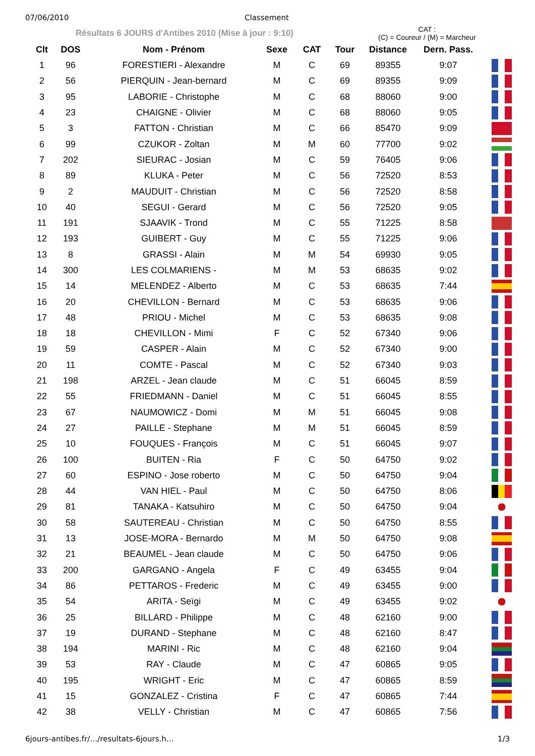07/06/2010 Classement
Résultats 6 JOURS d'Antibes 2010 (Mise à jour : 9:10)
CAT :
(C) = Coureur / (M) = Marcheur
| Clt | DOS | Nom - Prénom | Sexe | CAT | Tour | Distance | Dern. Pass. | |
| --- | --- | --- | --- | --- | --- | --- | --- | --- |
| 1 | 96 | FORESTIERI - Alexandre | M | C | 69 | 89355 | 9:07 | |
| 2 | 56 | PIERQUIN - Jean-bernard | M | C | 69 | 89355 | 9:09 | |
| 3 | 95 | LABORIE - Christophe | M | C | 68 | 88060 | 9:00 | |
| 4 | 23 | CHAIGNE - Olivier | M | C | 68 | 88060 | 9:05 | |
| 5 | 3 | FATTON - Christian | M | C | 66 | 85470 | 9:09 | |
| 6 | 99 | CZUKOR - Zoltan | M | M | 60 | 77700 | 9:02 | |
| 7 | 202 | SIEURAC - Josian | M | C | 59 | 76405 | 9:06 | |
| 8 | 89 | KLUKA - Peter | M | C | 56 | 72520 | 8:53 | |
| 9 | 2 | MAUDUIT - Christian | M | C | 56 | 72520 | 8:58 | |
| 10 | 40 | SEGUI - Gerard | M | C | 56 | 72520 | 9:05 | |
| 11 | 191 | SJAAVIK - Trond | M | C | 55 | 71225 | 8:58 | |
| 12 | 193 | GUIBERT - Guy | M | C | 55 | 71225 | 9:06 | |
| 13 | 8 | GRASSI - Alain | M | M | 54 | 69930 | 9:05 | |
| 14 | 300 | LES COLMARIENS - | M | M | 53 | 68635 | 9:02 | |
| 15 | 14 | MELENDEZ - Alberto | M | C | 53 | 68635 | 7:44 | |
| 16 | 20 | CHEVILLON - Bernard | M | C | 53 | 68635 | 9:06 | |
| 17 | 48 | PRIOU - Michel | M | C | 53 | 68635 | 9:08 | |
| 18 | 18 | CHEVILLON - Mimi | F | C | 52 | 67340 | 9:06 | |
| 19 | 59 | CASPER - Alain | M | C | 52 | 67340 | 9:00 | |
| 20 | 11 | COMTE - Pascal | M | C | 52 | 67340 | 9:03 | |
| 21 | 198 | ARZEL - Jean claude | M | C | 51 | 66045 | 8:59 | |
| 22 | 55 | FRIEDMANN - Daniel | M | C | 51 | 66045 | 8:55 | |
| 23 | 67 | NAUMOWICZ - Domi | M | M | 51 | 66045 | 9:08 | |
| 24 | 27 | PAILLE - Stephane | M | M | 51 | 66045 | 8:59 | |
| 25 | 10 | FOUQUES - François | M | C | 51 | 66045 | 9:07 | |
| 26 | 100 | BUITEN - Ria | F | C | 50 | 64750 | 9:02 | |
| 27 | 60 | ESPINO - Jose roberto | M | C | 50 | 64750 | 9:04 | |
| 28 | 44 | VAN HIEL - Paul | M | C | 50 | 64750 | 8:06 | |
| 29 | 81 | TANAKA - Katsuhiro | M | C | 50 | 64750 | 9:04 | |
| 30 | 58 | SAUTEREAU - Christian | M | C | 50 | 64750 | 8:55 | |
| 31 | 13 | JOSE-MORA - Bernardo | M | M | 50 | 64750 | 9:08 | |
| 32 | 21 | BEAUMEL - Jean claude | M | C | 50 | 64750 | 9:06 | |
| 33 | 200 | GARGANO - Angela | F | C | 49 | 63455 | 9:04 | |
| 34 | 86 | PETTAROS - Frederic | M | C | 49 | 63455 | 9:00 | |
| 35 | 54 | ARITA - Seïgi | M | C | 49 | 63455 | 9:02 | |
| 36 | 25 | BILLARD - Philippe | M | C | 48 | 62160 | 9:00 | |
| 37 | 19 | DURAND - Stephane | M | C | 48 | 62160 | 8:47 | |
| 38 | 194 | MARINI - Ric | M | C | 48 | 62160 | 9:04 | |
| 39 | 53 | RAY - Claude | M | C | 47 | 60865 | 9:05 | |
| 40 | 195 | WRIGHT - Eric | M | C | 47 | 60865 | 8:59 | |
| 41 | 15 | GONZALEZ - Cristina | F | C | 47 | 60865 | 7:44 | |
| 42 | 38 | VELLY - Christian | M | C | 47 | 60865 | 7:56 | |
6jours-antibes.fr/…/resultats-6jours.h…
1/3